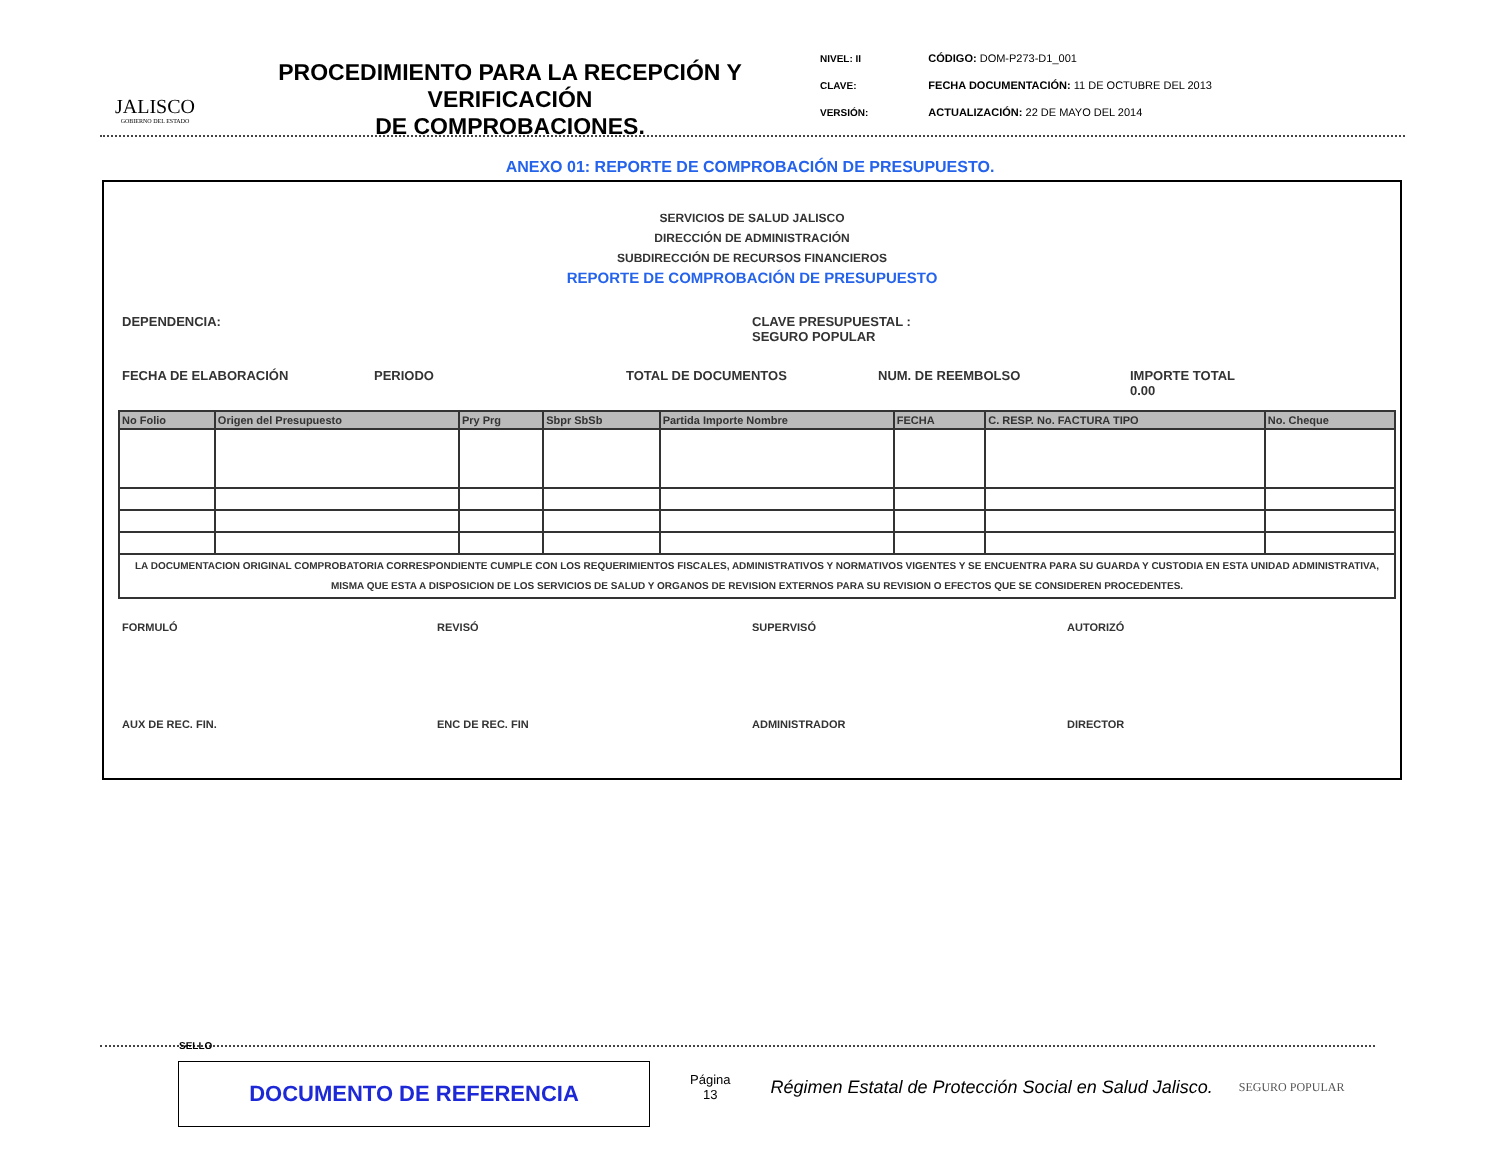JALISCO
GOBIERNO DEL ESTADO
PROCEDIMIENTO PARA LA RECEPCIÓN Y VERIFICACIÓN
DE COMPROBACIONES.
NIVEL: II
CLAVE:
VERSIÓN:
CÓDIGO: DOM-P273-D1_001
FECHA DOCUMENTACIÓN: 11 DE OCTUBRE DEL 2013
ACTUALIZACIÓN: 22 DE MAYO DEL 2014
ANEXO 01: REPORTE DE COMPROBACIÓN DE PRESUPUESTO.
SERVICIOS DE SALUD JALISCO
DIRECCIÓN DE ADMINISTRACIÓN
SUBDIRECCIÓN DE RECURSOS FINANCIEROS
REPORTE DE COMPROBACIÓN DE PRESUPUESTO
DEPENDENCIA: CLAVE PRESUPUESTAL :
SEGURO POPULAR
FECHA DE ELABORACIÓN PERIODO TOTAL DE DOCUMENTOS NUM. DE REEMBOLSO IMPORTE TOTAL
0.00
| No Folio | Origen del Presupuesto | Pry Prg | Sbpr SbSb | Partida Importe Nombre | FECHA | C. RESP. No. FACTURA TIPO | No. Cheque |
| --- | --- | --- | --- | --- | --- | --- | --- |
| LA DOCUMENTACION ORIGINAL COMPROBATORIA CORRESPONDIENTE CUMPLE CON LOS REQUERIMIENTOS FISCALES, ADMINISTRATIVOS Y NORMATIVOS VIGENTES Y SE ENCUENTRA PARA SU GUARDA Y CUSTODIA EN ESTA UNIDAD ADMINISTRATIVA, MISMA QUE ESTA A DISPOSICION DE LOS SERVICIOS DE SALUD Y ORGANOS DE REVISION EXTERNOS PARA SU REVISION O EFECTOS QUE SE CONSIDEREN PROCEDENTES. | | | | | | | |
FORMULÓ REVISÓ SUPERVISÓ AUTORIZÓ
AUX DE REC. FIN. ENC DE REC. FIN ADMINISTRADOR DIRECTOR
SELLO
DOCUMENTO DE REFERENCIA
Página
13
Régimen Estatal de Protección Social en Salud Jalisco.
SEGURO POPULAR